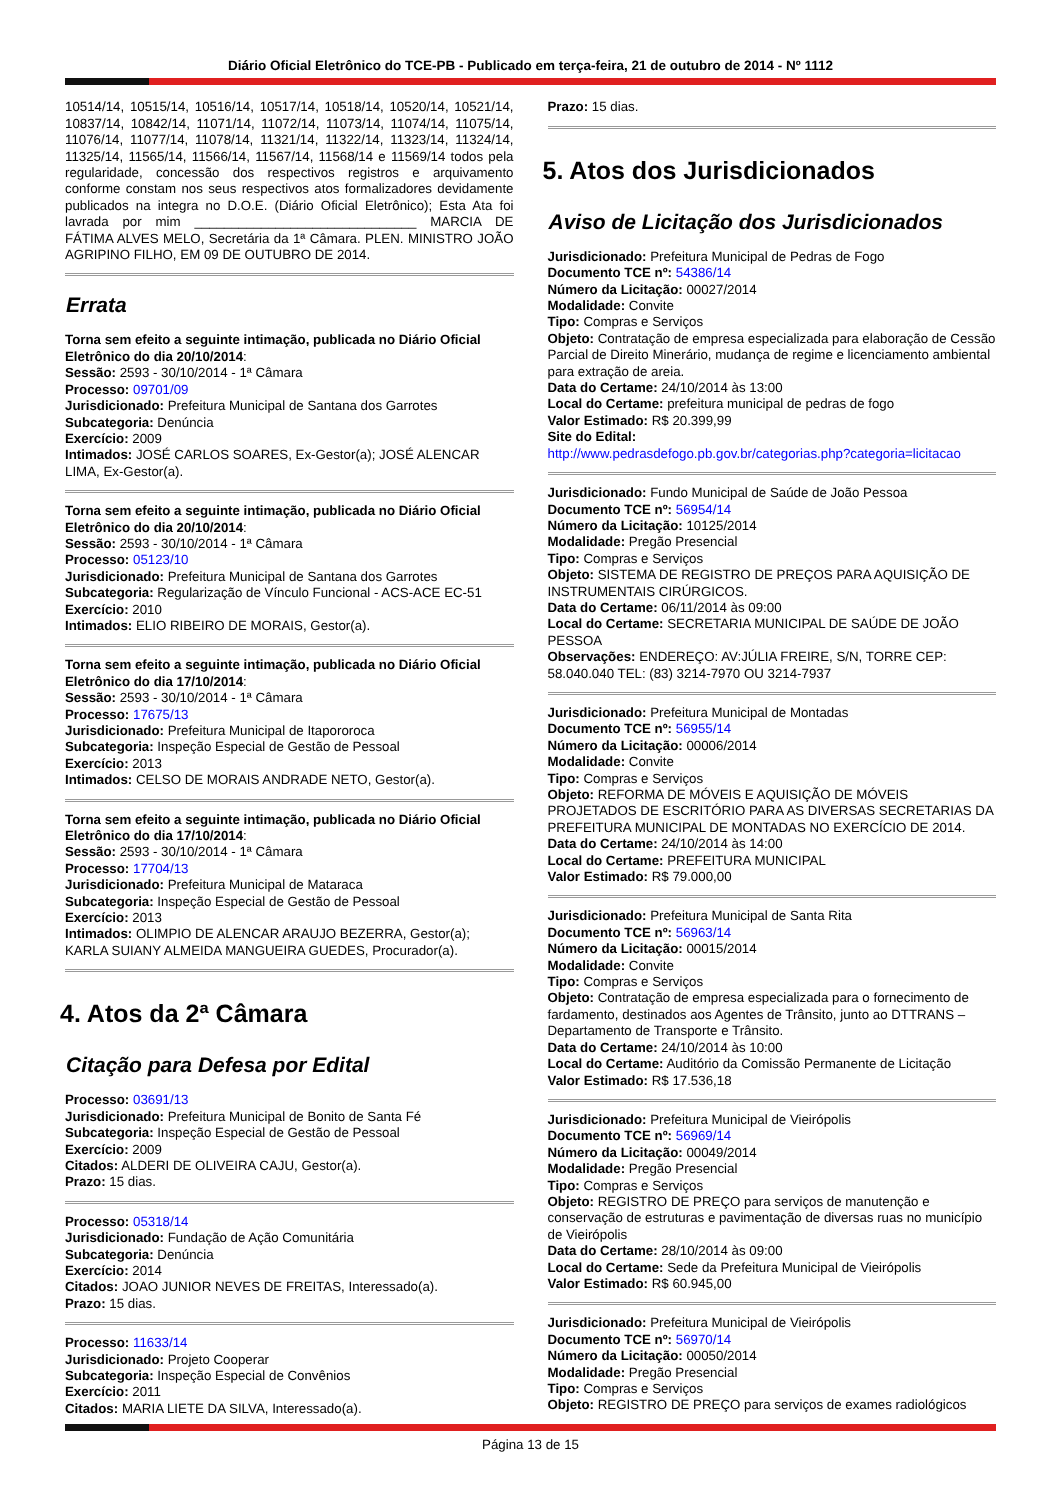Diário Oficial Eletrônico do TCE-PB - Publicado em terça-feira, 21 de outubro de 2014 - Nº 1112
10514/14, 10515/14, 10516/14, 10517/14, 10518/14, 10520/14, 10521/14, 10837/14, 10842/14, 11071/14, 11072/14, 11073/14, 11074/14, 11075/14, 11076/14, 11077/14, 11078/14, 11321/14, 11322/14, 11323/14, 11324/14, 11325/14, 11565/14, 11566/14, 11567/14, 11568/14 e 11569/14 todos pela regularidade, concessão dos respectivos registros e arquivamento conforme constam nos seus respectivos atos formalizadores devidamente publicados na integra no D.O.E. (Diário Oficial Eletrônico); Esta Ata foi lavrada por mim ______________________________ MARCIA DE FÁTIMA ALVES MELO, Secretária da 1ª Câmara. PLEN. MINISTRO JOÃO AGRIPINO FILHO, EM 09 DE OUTUBRO DE 2014.
Errata
Torna sem efeito a seguinte intimação, publicada no Diário Oficial Eletrônico do dia 20/10/2014:
Sessão: 2593 - 30/10/2014 - 1ª Câmara
Processo: 09701/09
Jurisdicionado: Prefeitura Municipal de Santana dos Garrotes
Subcategoria: Denúncia
Exercício: 2009
Intimados: JOSÉ CARLOS SOARES, Ex-Gestor(a); JOSÉ ALENCAR LIMA, Ex-Gestor(a).
Torna sem efeito a seguinte intimação, publicada no Diário Oficial Eletrônico do dia 20/10/2014:
Sessão: 2593 - 30/10/2014 - 1ª Câmara
Processo: 05123/10
Jurisdicionado: Prefeitura Municipal de Santana dos Garrotes
Subcategoria: Regularização de Vínculo Funcional - ACS-ACE EC-51
Exercício: 2010
Intimados: ELIO RIBEIRO DE MORAIS, Gestor(a).
Torna sem efeito a seguinte intimação, publicada no Diário Oficial Eletrônico do dia 17/10/2014:
Sessão: 2593 - 30/10/2014 - 1ª Câmara
Processo: 17675/13
Jurisdicionado: Prefeitura Municipal de Itapororoca
Subcategoria: Inspeção Especial de Gestão de Pessoal
Exercício: 2013
Intimados: CELSO DE MORAIS ANDRADE NETO, Gestor(a).
Torna sem efeito a seguinte intimação, publicada no Diário Oficial Eletrônico do dia 17/10/2014:
Sessão: 2593 - 30/10/2014 - 1ª Câmara
Processo: 17704/13
Jurisdicionado: Prefeitura Municipal de Mataraca
Subcategoria: Inspeção Especial de Gestão de Pessoal
Exercício: 2013
Intimados: OLIMPIO DE ALENCAR ARAUJO BEZERRA, Gestor(a); KARLA SUIANY ALMEIDA MANGUEIRA GUEDES, Procurador(a).
4. Atos da 2ª Câmara
Citação para Defesa por Edital
Processo: 03691/13
Jurisdicionado: Prefeitura Municipal de Bonito de Santa Fé
Subcategoria: Inspeção Especial de Gestão de Pessoal
Exercício: 2009
Citados: ALDERI DE OLIVEIRA CAJU, Gestor(a).
Prazo: 15 dias.
Processo: 05318/14
Jurisdicionado: Fundação de Ação Comunitária
Subcategoria: Denúncia
Exercício: 2014
Citados: JOAO JUNIOR NEVES DE FREITAS, Interessado(a).
Prazo: 15 dias.
Processo: 11633/14
Jurisdicionado: Projeto Cooperar
Subcategoria: Inspeção Especial de Convênios
Exercício: 2011
Citados: MARIA LIETE DA SILVA, Interessado(a).
Prazo: 15 dias.
5. Atos dos Jurisdicionados
Aviso de Licitação dos Jurisdicionados
Jurisdicionado: Prefeitura Municipal de Pedras de Fogo
Documento TCE nº: 54386/14
Número da Licitação: 00027/2014
Modalidade: Convite
Tipo: Compras e Serviços
Objeto: Contratação de empresa especializada para elaboração de Cessão Parcial de Direito Minerário, mudança de regime e licenciamento ambiental para extração de areia.
Data do Certame: 24/10/2014 às 13:00
Local do Certame: prefeitura municipal de pedras de fogo
Valor Estimado: R$ 20.399,99
Site do Edital:
http://www.pedrasdefogo.pb.gov.br/categorias.php?categoria=licitacao
Jurisdicionado: Fundo Municipal de Saúde de João Pessoa
Documento TCE nº: 56954/14
Número da Licitação: 10125/2014
Modalidade: Pregão Presencial
Tipo: Compras e Serviços
Objeto: SISTEMA DE REGISTRO DE PREÇOS PARA AQUISIÇÃO DE INSTRUMENTAIS CIRÚRGICOS.
Data do Certame: 06/11/2014 às 09:00
Local do Certame: SECRETARIA MUNICIPAL DE SAÚDE DE JOÃO PESSOA
Observações: ENDEREÇO: AV:JÚLIA FREIRE, S/N, TORRE CEP: 58.040.040 TEL: (83) 3214-7970 OU 3214-7937
Jurisdicionado: Prefeitura Municipal de Montadas
Documento TCE nº: 56955/14
Número da Licitação: 00006/2014
Modalidade: Convite
Tipo: Compras e Serviços
Objeto: REFORMA DE MÓVEIS E AQUISIÇÃO DE MÓVEIS PROJETADOS DE ESCRITÓRIO PARA AS DIVERSAS SECRETARIAS DA PREFEITURA MUNICIPAL DE MONTADAS NO EXERCÍCIO DE 2014.
Data do Certame: 24/10/2014 às 14:00
Local do Certame: PREFEITURA MUNICIPAL
Valor Estimado: R$ 79.000,00
Jurisdicionado: Prefeitura Municipal de Santa Rita
Documento TCE nº: 56963/14
Número da Licitação: 00015/2014
Modalidade: Convite
Tipo: Compras e Serviços
Objeto: Contratação de empresa especializada para o fornecimento de fardamento, destinados aos Agentes de Trânsito, junto ao DTTRANS – Departamento de Transporte e Trânsito.
Data do Certame: 24/10/2014 às 10:00
Local do Certame: Auditório da Comissão Permanente de Licitação
Valor Estimado: R$ 17.536,18
Jurisdicionado: Prefeitura Municipal de Vieirópolis
Documento TCE nº: 56969/14
Número da Licitação: 00049/2014
Modalidade: Pregão Presencial
Tipo: Compras e Serviços
Objeto: REGISTRO DE PREÇO para serviços de manutenção e conservação de estruturas e pavimentação de diversas ruas no município de Vieirópolis
Data do Certame: 28/10/2014 às 09:00
Local do Certame: Sede da Prefeitura Municipal de Vieirópolis
Valor Estimado: R$ 60.945,00
Jurisdicionado: Prefeitura Municipal de Vieirópolis
Documento TCE nº: 56970/14
Número da Licitação: 00050/2014
Modalidade: Pregão Presencial
Tipo: Compras e Serviços
Objeto: REGISTRO DE PREÇO para serviços de exames radiológicos
Página 13 de 15